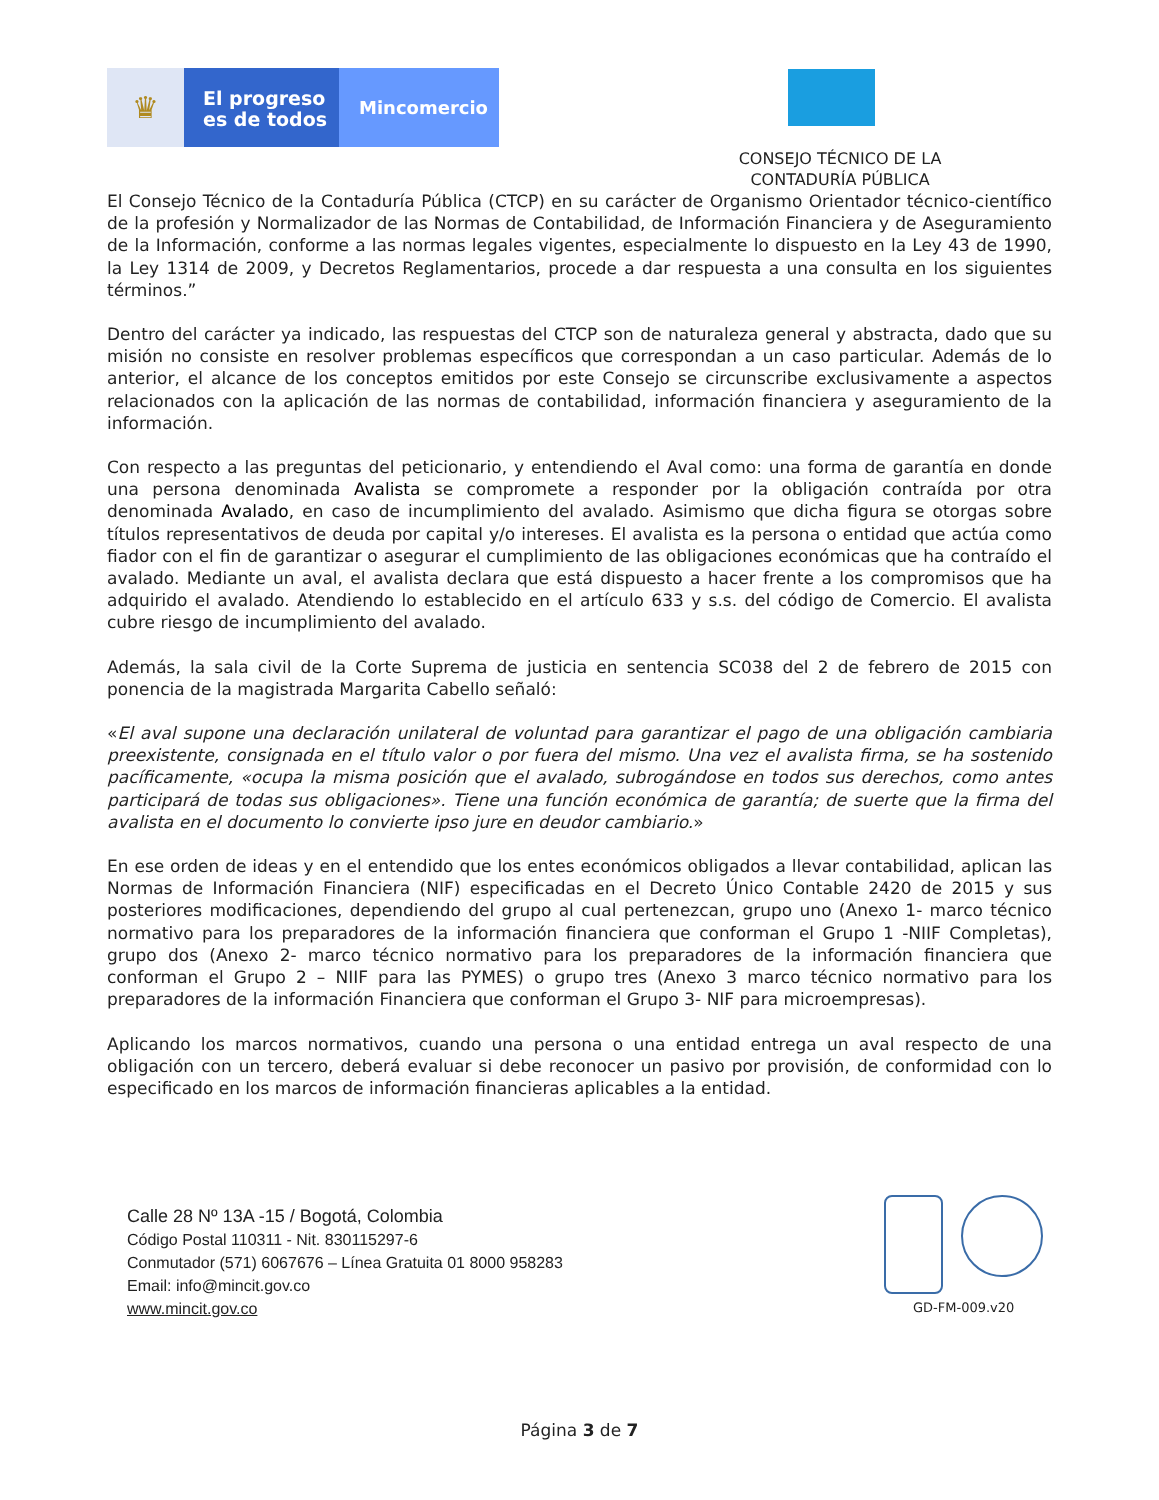♛
El progreso es de todos
Mincomercio
CONSEJO TÉCNICO DE LA CONTADURÍA PÚBLICA
El Consejo Técnico de la Contaduría Pública (CTCP) en su carácter de Organismo Orientador técnico-científico de la profesión y Normalizador de las Normas de Contabilidad, de Información Financiera y de Aseguramiento de la Información, conforme a las normas legales vigentes, especialmente lo dispuesto en la Ley 43 de 1990, la Ley 1314 de 2009, y Decretos Reglamentarios, procede a dar respuesta a una consulta en los siguientes términos.”
Dentro del carácter ya indicado, las respuestas del CTCP son de naturaleza general y abstracta, dado que su misión no consiste en resolver problemas específicos que correspondan a un caso particular. Además de lo anterior, el alcance de los conceptos emitidos por este Consejo se circunscribe exclusivamente a aspectos relacionados con la aplicación de las normas de contabilidad, información financiera y aseguramiento de la información.
Con respecto a las preguntas del peticionario, y entendiendo el Aval como: una forma de garantía en donde una persona denominada Avalista se compromete a responder por la obligación contraída por otra denominada Avalado, en caso de incumplimiento del avalado. Asimismo que dicha figura se otorgas sobre títulos representativos de deuda por capital y/o intereses. El avalista es la persona o entidad que actúa como fiador con el fin de garantizar o asegurar el cumplimiento de las obligaciones económicas que ha contraído el avalado. Mediante un aval, el avalista declara que está dispuesto a hacer frente a los compromisos que ha adquirido el avalado. Atendiendo lo establecido en el artículo 633 y s.s. del código de Comercio. El avalista cubre riesgo de incumplimiento del avalado.
Además, la sala civil de la Corte Suprema de justicia en sentencia SC038 del 2 de febrero de 2015 con ponencia de la magistrada Margarita Cabello señaló:
«El aval supone una declaración unilateral de voluntad para garantizar el pago de una obligación cambiaria preexistente, consignada en el título valor o por fuera del mismo. Una vez el avalista firma, se ha sostenido pacíficamente, «ocupa la misma posición que el avalado, subrogándose en todos sus derechos, como antes participará de todas sus obligaciones». Tiene una función económica de garantía; de suerte que la firma del avalista en el documento lo convierte ipso jure en deudor cambiario.»
En ese orden de ideas y en el entendido que los entes económicos obligados a llevar contabilidad, aplican las Normas de Información Financiera (NIF) especificadas en el Decreto Único Contable 2420 de 2015 y sus posteriores modificaciones, dependiendo del grupo al cual pertenezcan, grupo uno (Anexo 1- marco técnico normativo para los preparadores de la información financiera que conforman el Grupo 1 -NIIF Completas), grupo dos (Anexo 2- marco técnico normativo para los preparadores de la información financiera que conforman el Grupo 2 – NIIF para las PYMES) o grupo tres (Anexo 3 marco técnico normativo para los preparadores de la información Financiera que conforman el Grupo 3- NIF para microempresas).
Aplicando los marcos normativos, cuando una persona o una entidad entrega un aval respecto de una obligación con un tercero, deberá evaluar si debe reconocer un pasivo por provisión, de conformidad con lo especificado en los marcos de información financieras aplicables a la entidad.
Calle 28 Nº 13A -15 / Bogotá, Colombia
Código Postal 110311 - Nit. 830115297-6
Conmutador (571) 6067676 – Línea Gratuita 01 8000 958283
Email: info@mincit.gov.co
www.mincit.gov.co
GD-FM-009.v20
Página 3 de 7